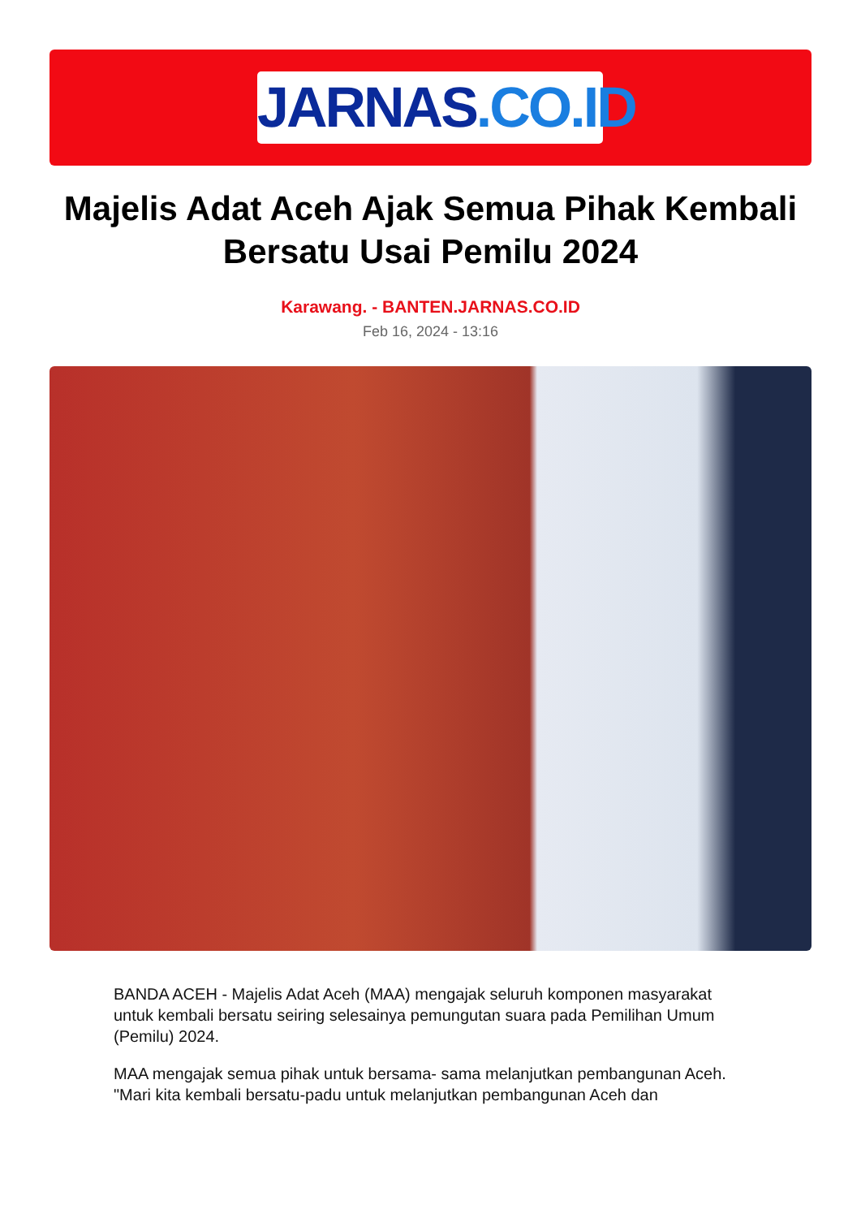JARNAS.CO.ID
Majelis Adat Aceh Ajak Semua Pihak Kembali Bersatu Usai Pemilu 2024
Karawang. - BANTEN.JARNAS.CO.ID
Feb 16, 2024 - 13:16
BANDA ACEH - Majelis Adat Aceh (MAA) mengajak seluruh komponen masyarakat untuk kembali bersatu seiring selesainya pemungutan suara pada Pemilihan Umum (Pemilu) 2024.
MAA mengajak semua pihak untuk bersama- sama melanjutkan pembangunan Aceh.
"Mari kita kembali bersatu-padu untuk melanjutkan pembangunan Aceh dan